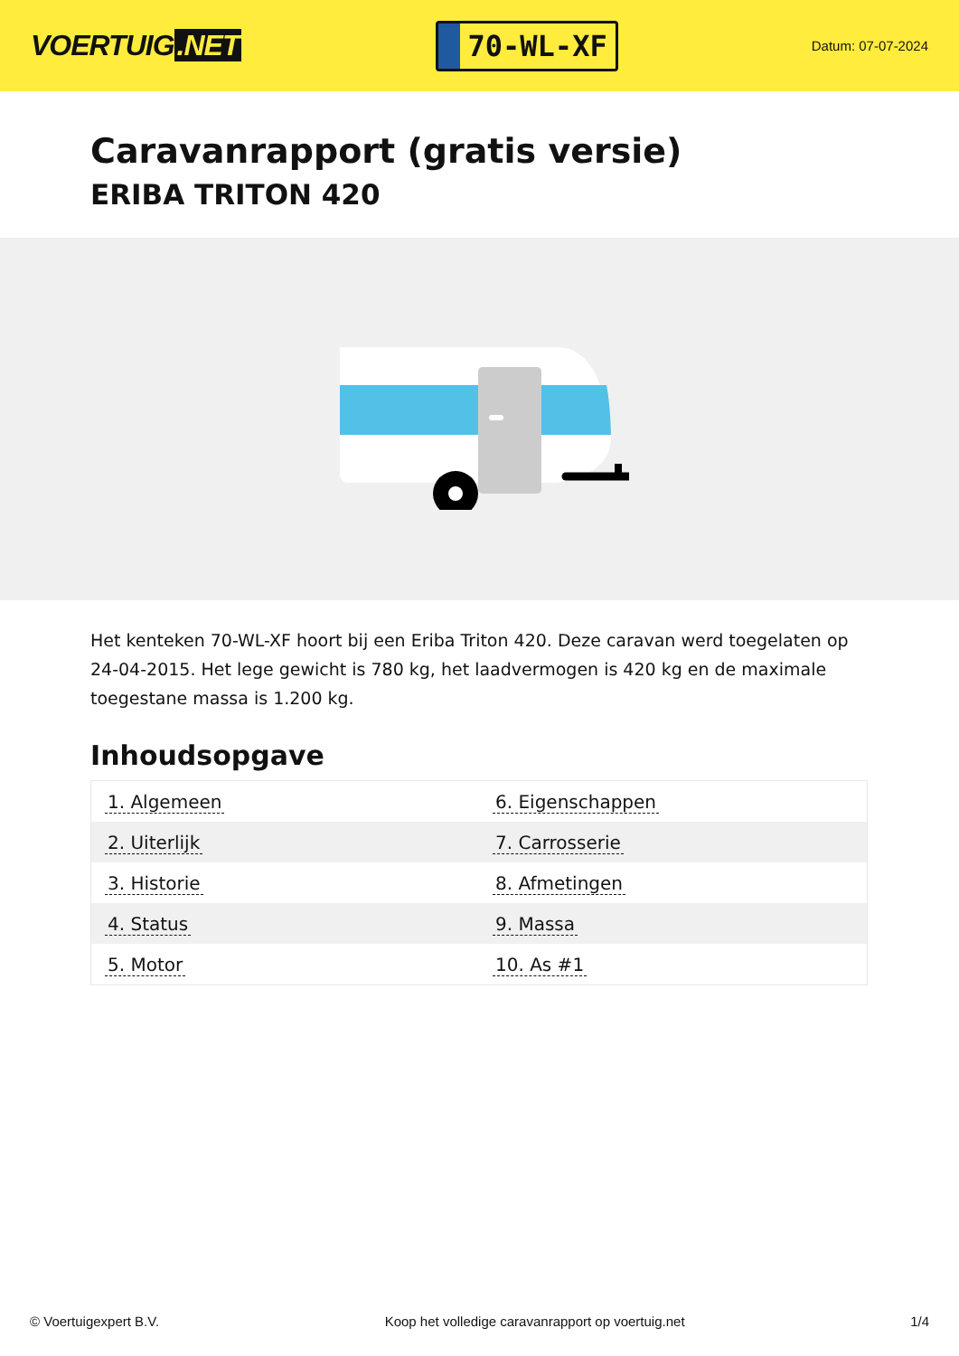VOERTUIG.NET
70-WL-XF
Datum: 07-07-2024
Caravanrapport (gratis versie)
ERIBA TRITON 420
Het kenteken 70-WL-XF hoort bij een Eriba Triton 420. Deze caravan werd toegelaten op 24-04-2015. Het lege gewicht is 780 kg, het laadvermogen is 420 kg en de maximale toegestane massa is 1.200 kg.
Inhoudsopgave
| 1. Algemeen | 6. Eigenschappen |
| 2. Uiterlijk | 7. Carrosserie |
| 3. Historie | 8. Afmetingen |
| 4. Status | 9. Massa |
| 5. Motor | 10. As #1 |
© Voertuigexpert B.V. Koop het volledige caravanrapport op voertuig.net 1/4